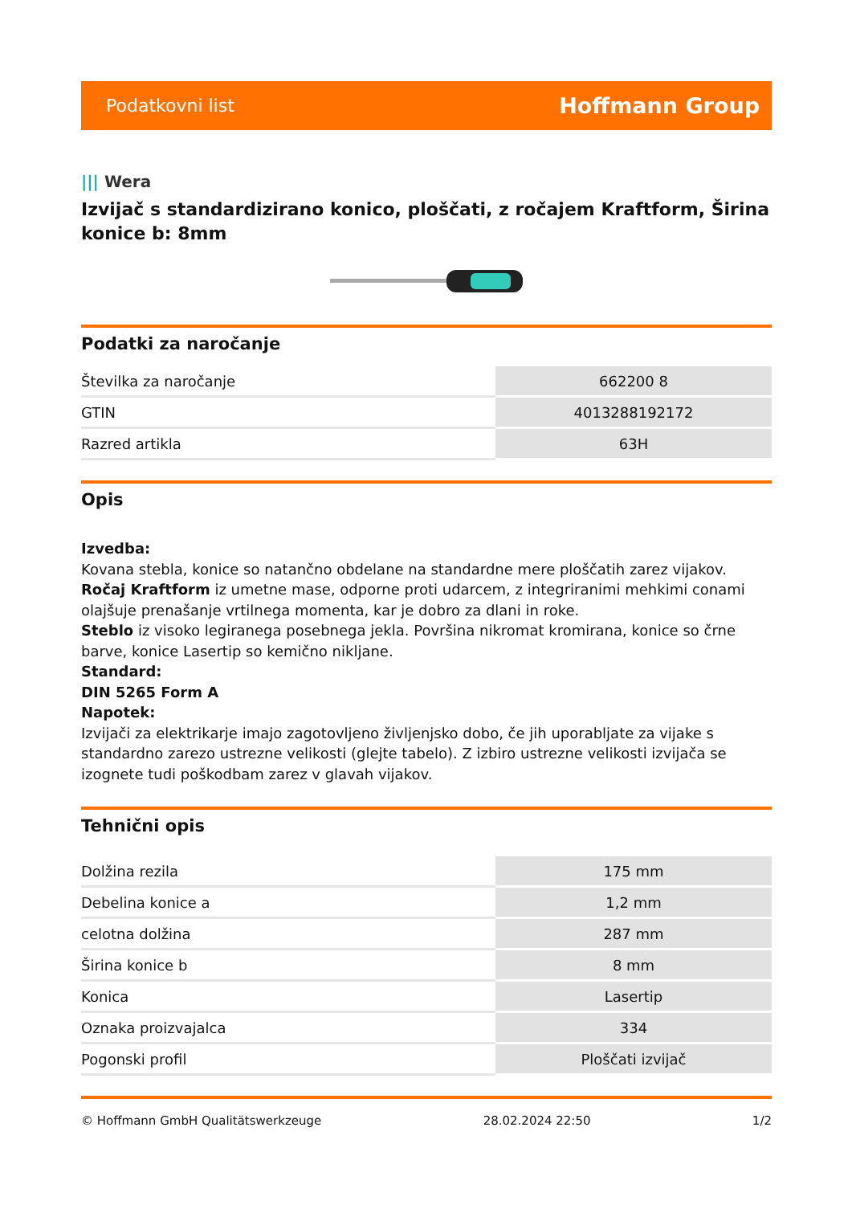Podatkovni list
Hoffmann Group
||| Wera
Izvijač s standardizirano konico, ploščati, z ročajem Kraftform, Širina konice b: 8mm
Podatki za naročanje
| Številka za naročanje | 662200 8 |
| GTIN | 4013288192172 |
| Razred artikla | 63H |
Opis
Izvedba:
Kovana stebla, konice so natančno obdelane na standardne mere ploščatih zarez vijakov.
Ročaj Kraftform iz umetne mase, odporne proti udarcem, z integriranimi mehkimi conami olajšuje prenašanje vrtilnega momenta, kar je dobro za dlani in roke.
Steblo iz visoko legiranega posebnega jekla. Površina nikromat kromirana, konice so črne barve, konice Lasertip so kemično nikljane.
Standard:
DIN 5265 Form A
Napotek:
Izvijači za elektrikarje imajo zagotovljeno življenjsko dobo, če jih uporabljate za vijake s standardno zarezo ustrezne velikosti (glejte tabelo). Z izbiro ustrezne velikosti izvijača se izognete tudi poškodbam zarez v glavah vijakov.
Tehnični opis
| Dolžina rezila | 175 mm |
| Debelina konice a | 1,2 mm |
| celotna dolžina | 287 mm |
| Širina konice b | 8 mm |
| Konica | Lasertip |
| Oznaka proizvajalca | 334 |
| Pogonski profil | Ploščati izvijač |
© Hoffmann GmbH Qualitätswerkzeuge 28.02.2024 22:50 1/2